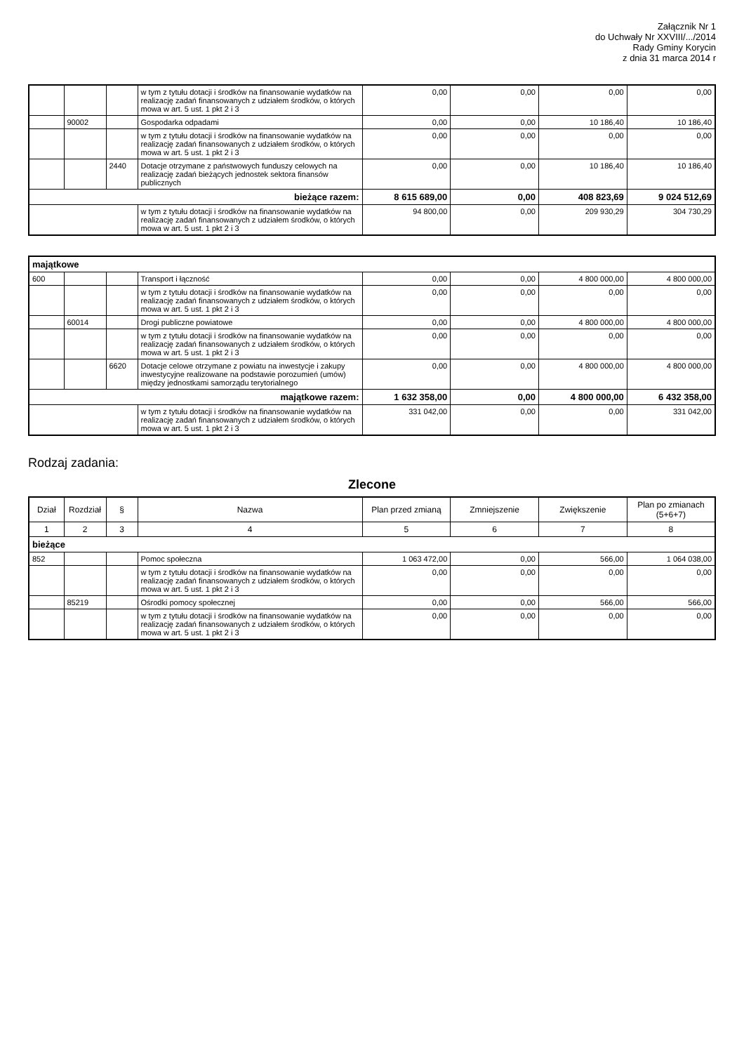Załącznik Nr 1
do Uchwały Nr XXVIII/.../2014
Rady Gminy Korycin
z dnia 31 marca 2014 r
| | | | w tym z tytułu dotacji i środków na finansowanie wydatków na realizację zadań finansowanych z udziałem środków, o których mowa w art. 5 ust. 1 pkt 2 i 3 | 0,00 | 0,00 | 0,00 | 0,00 |
| | 90002 | | Gospodarka odpadami | 0,00 | 0,00 | 10 186,40 | 10 186,40 |
| | | | w tym z tytułu dotacji i środków na finansowanie wydatków na realizację zadań finansowanych z udziałem środków, o których mowa w art. 5 ust. 1 pkt 2 i 3 | 0,00 | 0,00 | 0,00 | 0,00 |
| | | 2440 | Dotacje otrzymane z państwowych funduszy celowych na realizację zadań bieżących jednostek sektora finansów publicznych | 0,00 | 0,00 | 10 186,40 | 10 186,40 |
| bieżące razem: | | | | 8 615 689,00 | 0,00 | 408 823,69 | 9 024 512,69 |
| | | | w tym z tytułu dotacji i środków na finansowanie wydatków na realizację zadań finansowanych z udziałem środków, o których mowa w art. 5 ust. 1 pkt 2 i 3 | 94 800,00 | 0,00 | 209 930,29 | 304 730,29 |
| majątkowe | | | | | | | |
| 600 | | | Transport i łączność | 0,00 | 0,00 | 4 800 000,00 | 4 800 000,00 |
| | | | w tym z tytułu dotacji i środków na finansowanie wydatków na realizację zadań finansowanych z udziałem środków, o których mowa w art. 5 ust. 1 pkt 2 i 3 | 0,00 | 0,00 | 0,00 | 0,00 |
| | 60014 | | Drogi publiczne powiatowe | 0,00 | 0,00 | 4 800 000,00 | 4 800 000,00 |
| | | | w tym z tytułu dotacji i środków na finansowanie wydatków na realizację zadań finansowanych z udziałem środków, o których mowa w art. 5 ust. 1 pkt 2 i 3 | 0,00 | 0,00 | 0,00 | 0,00 |
| | | 6620 | Dotacje celowe otrzymane z powiatu na inwestycje i zakupy inwestycyjne realizowane na podstawie porozumień (umów) między jednostkami samorządu terytorialnego | 0,00 | 0,00 | 4 800 000,00 | 4 800 000,00 |
| majątkowe razem: | | | | 1 632 358,00 | 0,00 | 4 800 000,00 | 6 432 358,00 |
| | | | w tym z tytułu dotacji i środków na finansowanie wydatków na realizację zadań finansowanych z udziałem środków, o których mowa w art. 5 ust. 1 pkt 2 i 3 | 331 042,00 | 0,00 | 0,00 | 331 042,00 |
Rodzaj zadania:
Zlecone
| Dział | Rozdział | § | Nazwa | Plan przed zmianą | Zmniejszenie | Zwiększenie | Plan po zmianach (5+6+7) |
| --- | --- | --- | --- | --- | --- | --- | --- |
| 1 | 2 | 3 | 4 | 5 | 6 | 7 | 8 |
| bieżące | | | | | | | |
| 852 | | | Pomoc społeczna | 1 063 472,00 | 0,00 | 566,00 | 1 064 038,00 |
| | | | w tym z tytułu dotacji i środków na finansowanie wydatków na realizację zadań finansowanych z udziałem środków, o których mowa w art. 5 ust. 1 pkt 2 i 3 | 0,00 | 0,00 | 0,00 | 0,00 |
| | 85219 | | Ośrodki pomocy społecznej | 0,00 | 0,00 | 566,00 | 566,00 |
| | | | w tym z tytułu dotacji i środków na finansowanie wydatków na realizację zadań finansowanych z udziałem środków, o których mowa w art. 5 ust. 1 pkt 2 i 3 | 0,00 | 0,00 | 0,00 | 0,00 |